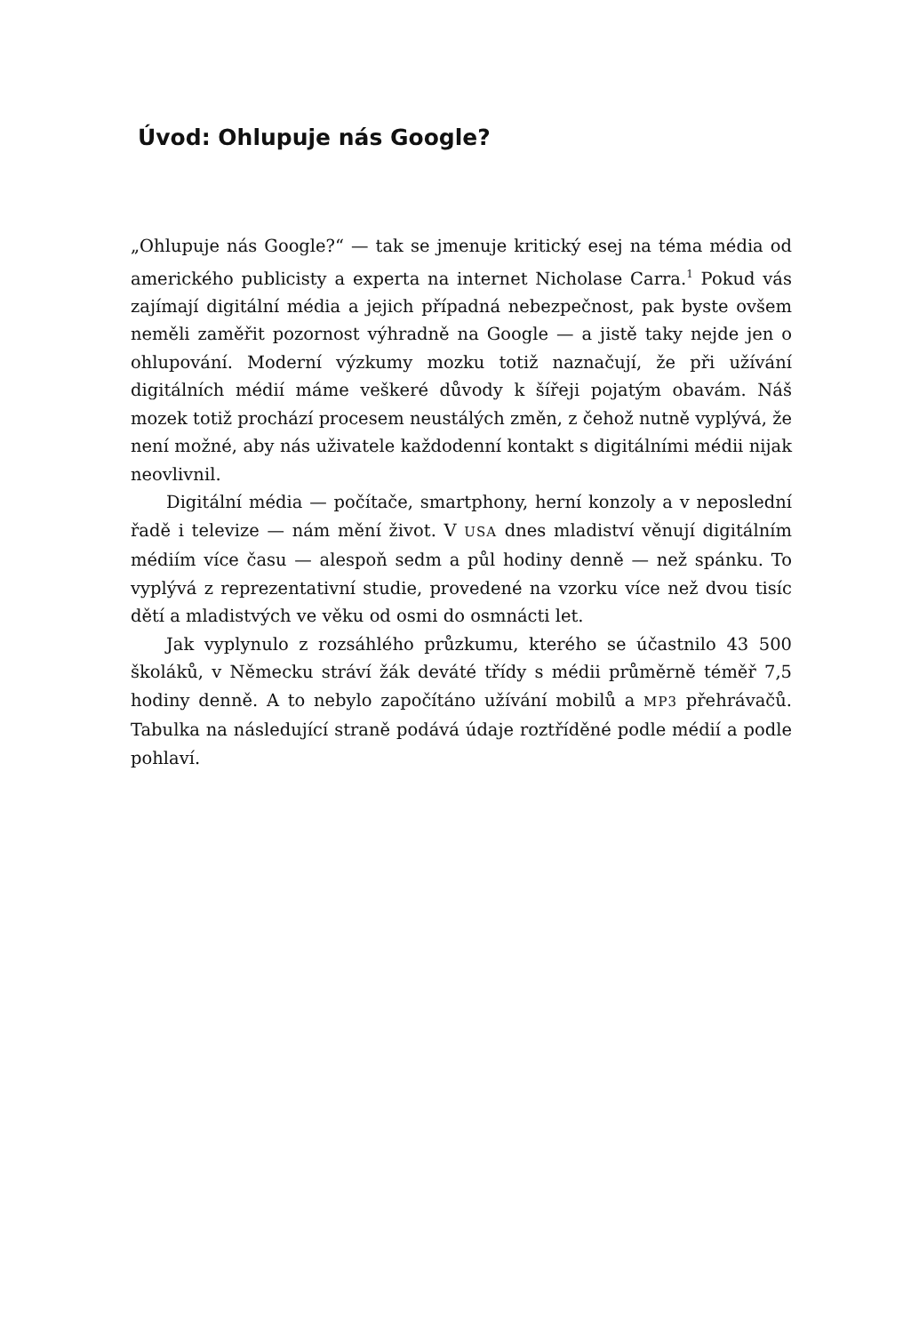Úvod: Ohlupuje nás Google?
„Ohlupuje nás Google?“ — tak se jmenuje kritický esej na téma média od amerického publicisty a experta na internet Nicholase Carra.<sup>1</sup> Pokud vás zajímají digitální média a jejich případná nebezpečnost, pak byste ovšem neměli zaměřit pozornost výhradně na Google — a jistě taky nejde jen o ohlupování. Moderní výzkumy mozku totiž naznačují, že při užívání digitálních médií máme veškeré důvody k šířeji pojatým obavám. Náš mozek totiž prochází procesem neustálých změn, z čehož nutně vyplývá, že není možné, aby nás uživatele každodenní kontakt s digitálními médii nijak neovlivnil.
Digitální média — počítače, smartphony, herní konzoly a v neposlední řadě i televize — nám mění život. V USA dnes mladiství věnují digitálním médiím více času — alespoň sedm a půl hodiny denně — než spánku. To vyplývá z reprezentativní studie, provedené na vzorku více než dvou tisíc dětí a mladistvých ve věku od osmi do osmnácti let.
Jak vyplynulo z rozsáhlého průzkumu, kterého se účastnilo 43 500 školáků, v Německu stráví žák deváté třídy s médii průměrně téměř 7,5 hodiny denně. A to nebylo započítáno užívání mobilů a MP3 přehrávačů. Tabulka na následující straně podává údaje roztříděné podle médií a podle pohlaví.